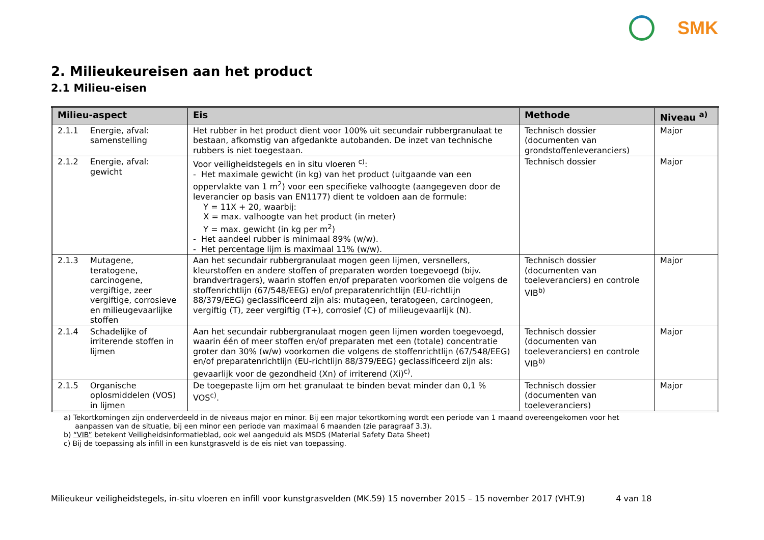SMK
2. Milieukeureisen aan het product
2.1 Milieu-eisen
| Milieu-aspect | Eis | Methode | Niveau <sup>a)</sup> |
| --- | --- | --- | --- |
| 2.1.1 Energie, afval: samenstelling | Het rubber in het product dient voor 100% uit secundair rubbergranulaat te bestaan, afkomstig van afgedankte autobanden. De inzet van technische rubbers is niet toegestaan. | Technisch dossier (documenten van grondstoffenleveranciers) | Major |
| 2.1.2 Energie, afval: gewicht | Voor veiligheidstegels en in situ vloeren <sup>c)</sup>: - Het maximale gewicht (in kg) van het product (uitgaande van een oppervlakte van 1 m<sup>2</sup>) voor een specifieke valhoogte (aangegeven door de leverancier op basis van EN1177) dient te voldoen aan de formule: Y = 11X + 20, waarbij: X = max. valhoogte van het product (in meter) Y = max. gewicht (in kg per m<sup>2</sup>) - Het aandeel rubber is minimaal 89% (w/w). - Het percentage lijm is maximaal 11% (w/w). | Technisch dossier | Major |
| 2.1.3 Mutagene, teratogene, carcinogene, vergiftige, zeer vergiftige, corrosieve en milieugevaarlijke stoffen | Aan het secundair rubbergranulaat mogen geen lijmen, versnellers, kleurstoffen en andere stoffen of preparaten worden toegevoegd (bijv. brandvertragers), waarin stoffen en/of preparaten voorkomen die volgens de stoffenrichtlijn (67/548/EEG) en/of preparatenrichtlijn (EU-richtlijn 88/379/EEG) geclassificeerd zijn als: mutageen, teratogeen, carcinogeen, vergiftig (T), zeer vergiftig (T+), corrosief (C) of milieugevaarlijk (N). | Technisch dossier (documenten van toeleveranciers) en controle VIB<sup>b)</sup> | Major |
| 2.1.4 Schadelijke of irriterende stoffen in lijmen | Aan het secundair rubbergranulaat mogen geen lijmen worden toegevoegd, waarin één of meer stoffen en/of preparaten met een (totale) concentratie groter dan 30% (w/w) voorkomen die volgens de stoffenrichtlijn (67/548/EEG) en/of preparatenrichtlijn (EU-richtlijn 88/379/EEG) geclassificeerd zijn als: gevaarlijk voor de gezondheid (Xn) of irriterend (Xi)<sup>c)</sup>. | Technisch dossier (documenten van toeleveranciers) en controle VIB<sup>b)</sup> | Major |
| 2.1.5 Organische oplosmiddelen (VOS) in lijmen | De toegepaste lijm om het granulaat te binden bevat minder dan 0,1 % VOS<sup>c)</sup>. | Technisch dossier (documenten van toeleveranciers) | Major |
a) Tekortkomingen zijn onderverdeeld in de niveaus major en minor. Bij een major tekortkoming wordt een periode van 1 maand overeengekomen voor het
aanpassen van de situatie, bij een minor een periode van maximaal 6 maanden (zie paragraaf 3.3).
b) “VIB” betekent Veiligheidsinformatieblad, ook wel aangeduid als MSDS (Material Safety Data Sheet)
c) Bij de toepassing als infill in een kunstgrasveld is de eis niet van toepassing.
Milieukeur veiligheidstegels, in-situ vloeren en infill voor kunstgrasvelden (MK.59) 15 november 2015 – 15 november 2017 (VHT.9) 4 van 18